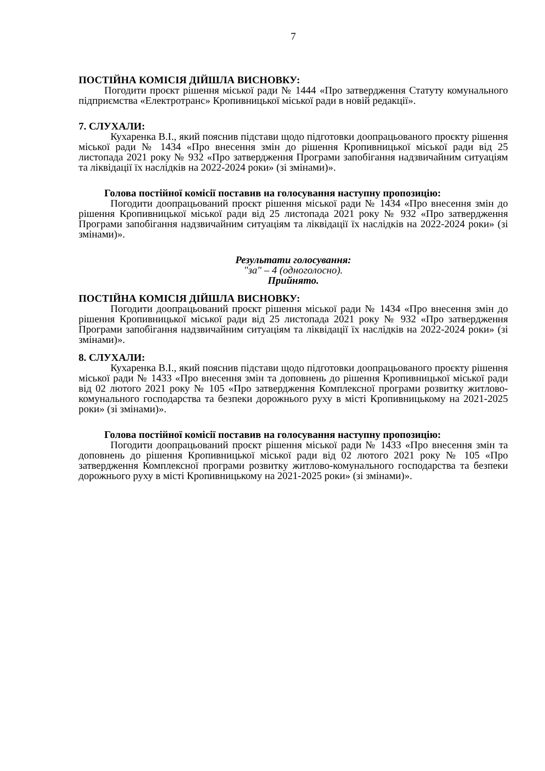7
ПОСТІЙНА КОМІСІЯ ДІЙШЛА ВИСНОВКУ:
Погодити проєкт рішення міської ради № 1444 «Про затвердження Статуту комунального підприємства «Електротранс» Кропивницької міської ради в новій редакції».
7. СЛУХАЛИ:
Кухаренка В.І., який пояснив підстави щодо підготовки доопрацьованого проєкту рішення міської ради № 1434 «Про внесення змін до рішення Кропивницької міської ради від 25 листопада 2021 року № 932 «Про затвердження Програми запобігання надзвичайним ситуаціям та ліквідації їх наслідків на 2022-2024 роки» (зі змінами)».
Голова постійної комісії поставив на голосування наступну пропозицію:
Погодити доопрацьований проєкт рішення міської ради № 1434 «Про внесення змін до рішення Кропивницької міської ради від 25 листопада 2021 року № 932 «Про затвердження Програми запобігання надзвичайним ситуаціям та ліквідації їх наслідків на 2022-2024 роки» (зі змінами)».
Результати голосування:
"за" – 4 (одноголосно).
Прийнято.
ПОСТІЙНА КОМІСІЯ ДІЙШЛА ВИСНОВКУ:
Погодити доопрацьований проєкт рішення міської ради № 1434 «Про внесення змін до рішення Кропивницької міської ради від 25 листопада 2021 року № 932 «Про затвердження Програми запобігання надзвичайним ситуаціям та ліквідації їх наслідків на 2022-2024 роки» (зі змінами)».
8. СЛУХАЛИ:
Кухаренка В.І., який пояснив підстави щодо підготовки доопрацьованого проєкту рішення міської ради № 1433 «Про внесення змін та доповнень до рішення Кропивницької міської ради від 02 лютого 2021 року № 105 «Про затвердження Комплексної програми розвитку житлово-комунального господарства та безпеки дорожнього руху в місті Кропивницькому на 2021-2025 роки» (зі змінами)».
Голова постійної комісії поставив на голосування наступну пропозицію:
Погодити доопрацьований проєкт рішення міської ради № 1433 «Про внесення змін та доповнень до рішення Кропивницької міської ради від 02 лютого 2021 року № 105 «Про затвердження Комплексної програми розвитку житлово-комунального господарства та безпеки дорожнього руху в місті Кропивницькому на 2021-2025 роки» (зі змінами)».